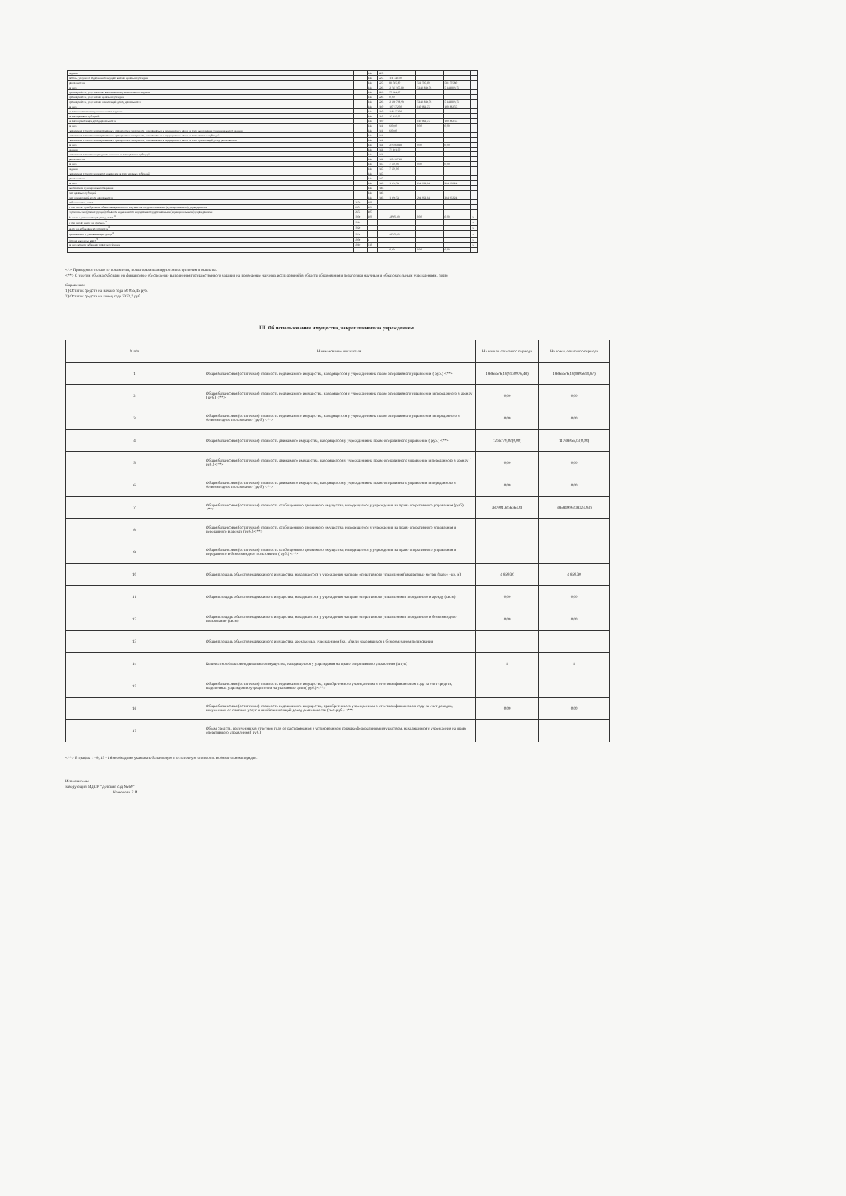| задания | | 244 | 225 | | | | |
| работы, услуги по содержанию имущества счет целевых субсидий | | 244 | 225 | 151 341,00 | | | |
| деятельности | | 244 | 225 | 81 505,80 | 581 505,80 | 581 505,80 | |
| из них: | | 244 | 226 | 2 747 375,80 | 5 141 813,76 | 5 141 813,76 | |
| прочие работы, услуги за счет выполнения муниципального задания | | 244 | 226 | 77 604,87 | | | |
| прочие работы, услуги счет целевых субсидий | | 244 | 226 | 0,00 | | | |
| прочие работы, услуги счет приносящей доход деятельности | | 244 | 226 | 2 669 768,93 | 5 141 813,76 | 5 141 813,76 | |
| из них: | | 244 | 310 | 167 572,00 | 160 882,55 | 160 882,55 | |
| за счет выполнения муниципального задания | | 244 | 310 | 148 452,00 | | | |
| за счет целевых субсидий | | 244 | 310 | 19 120,00 | | | |
| за счет приносящей доход деятельности | | 244 | 310 | | 160 882,55 | 160 882,55 | |
| из них: | | 244 | 341 | 660,00 | 0,00 | 0,00 | |
| увеличение стоимости лекарственных препаратов и материалов, применяемых в медицинских целях за счет выполнения муниципального задания | | 244 | 341 | 660,00 | | | |
| увеличение стоимости лекарственных препаратов и материалов, применяемых в медицинских целях за счет целевых субсидий | | 244 | 341 | | | | |
| увеличение стоимости лекарственных препаратов и материалов, применяемых в медицинских целях за счет приносящей доход деятельности | | 244 | 341 | | | | |
| из них: | | 244 | 342 | 233 668,28 | 0,00 | 0,00 | |
| задания | | 244 | 342 | 73 101,00 | | | |
| увеличение стоимости продуктов питания за счет целевых субсидий | | 244 | 342 | | | | |
| деятельности | | 244 | 342 | 160 567,28 | | | |
| из них: | | 244 | 345 | 7 507,00 | 0,00 | 0,00 | |
| задания | | 244 | 345 | 7 507,00 | | | |
| увеличение стоимости мягкого инвентаря за счет целевых субсидий | | 244 | 345 | | | | |
| деятельности | | 244 | 345 | | | | |
| из них: | | 244 | 346 | 1 339,54 | 204 662,24 | 204 662,24 | |
| выполнения муниципального задания | | 244 | 346 | | | | |
| счет целевых субсидий | | 244 | 346 | | | | |
| счет приносящей доход деятельности | | 244 | 346 | 1 339,54 | 204 662,24 | 204 662,24 | |
| собственность, всего | 2650 | 400 | | | | | |
| в том числе: приобретение объектов недвижимого имущества государственными (муниципальными) учреждениями | 2651 | 406 | | | | | |
| строительство (реконструкция) объектов недвижимого имущества государственными (муниципальными) учреждениями | 2652 | 407 | | | | | |
| Выплаты, уменьшающие доход, всего <sup>8</sup> | 3000 | 100 | | -8 996,00 | 0,00 | 0,00 | x |
| в том числе: налог на прибыль <sup>8</sup> | 3010 | | | | | | x |
| налог на добавленную стоимость <sup>8</sup> | 3020 | | | | | | x |
| прочие налоги, уменьшающие доход <sup>8</sup> | 3030 | | | -8 996,00 | | | x |
| Прочие выплаты, всего <sup>9</sup> | 4000 | x | | | | | x |
| из них: возврат в бюджет средств субсидии | 4010 | 610 | | | | | x |
| | | | | 0,00 | 0,00 | 0,00 | |
<*> Приводятся только те показатели, по которым планируются поступления и выплаты.
<**> С учетом объема субсидии на финансовое обеспечение выполнения государственного задания на проведение научных исследований в области образования и педагогики научным и образовательным учреждениям, подве
Справочно:
1) Остаток средств на начало года 50 055,45 руб.
2) Остаток средств на конец года 3322,7 руб.
III. Об использовании имущества, закрепленного за учреждением
| N п/п | Наименование показателя | На начало отчетного периода | На конец отчетного периода |
| --- | --- | --- | --- |
| 1 | Общая балансовая (остаточная) стоимость недвижимого имущества, находящегося у учреждения на праве оперативного управления ( руб.) <**> | 18866576,18(9130976,48) | 18866576,18(8895618,87) |
| 2 | Общая балансовая (остаточная) стоимость недвижимого имущества, находящегося у учреждения на праве оперативного управления и переданного в аренду ( руб.) <**> | 0,00 | 0,00 |
| 3 | Общая балансовая (остаточная) стоимость недвижимого имущества, находящегося у учреждения на праве оперативного управления и переданного в безвозмездное пользование ( руб.) <**> | 0,00 | 0,00 |
| 4 | Общая балансовая (остаточная) стоимость движимого имущества, находящегося у учреждения на праве оперативного управления ( руб.) <**> | 1256779,02(0,00) | 11738956,23(0,00) |
| 5 | Общая балансовая (остаточная) стоимость движимого имущества, находящегося у учреждения на праве оперативного управления и переданного в аренду ( руб.) <**> | 0,00 | 0,00 |
| 6 | Общая балансовая (остаточная) стоимость движимого имущества, находящегося у учреждения на праве оперативного управления и переданного в безвозмездное пользование ( руб.) <**> | 0,00 | 0,00 |
| 7 | Общая балансовая (остаточная) стоимость особо ценного движимого имущества, находящегося у учреждения на праве оперативного управления (руб.) <**> | 387901,6(56364,0) | 385849,94(38324,93) |
| 8 | Общая балансовая (остаточная) стоимость особо ценного движимого имущества, находящегося у учреждения на праве оперативного управления и переданного в аренду (руб.) <**> | | |
| 9 | Общая балансовая (остаточная) стоимость особо ценного движимого имущества, находящегося у учреждения на праве оперативного управления и переданного в безвозмездное пользование ( руб.) <**> | | |
| 10 | Общая площадь объектов недвижимого имущества, находящегося у учреждения на праве оперативного управления (квадратные метры (далее - кв. м) | 4 859,30 | 4 859,30 |
| 11 | Общая площадь объектов недвижимого имущества, находящегося у учреждения на праве оперативного управления и переданного в аренду (кв. м) | 0,00 | 0,00 |
| 12 | Общая площадь объектов недвижимого имущества, находящегося у учреждения на праве оперативного управления и переданного в безвозмездное пользование (кв. м) | 0,00 | 0,00 |
| 13 | Общая площадь объектов недвижимого имущества, арендуемых учреждением (кв. м) или находящихся в безвозмездном пользовании | | |
| 14 | Количество объектов недвижимого имущества, находящегося у учреждения на праве оперативного управления (штук) | 1 | 1 |
| 15 | Общая балансовая (остаточная) стоимость недвижимого имущества, приобретенного учреждением в отчетном финансовом году за счет средств, выделенных учреждению учредителем на указанные цели ( руб.) <**> | | |
| 16 | Общая балансовая (остаточная) стоимость недвижимого имущества, приобретенного учреждением в отчетном финансовом году за счет доходов, полученных от платных услуг и иной приносящей доход деятельности (тыс. руб.) <**> | 0,00 | 0,00 |
| 17 | Объем средств, полученных в отчетном году от распоряжения в установленном порядке федеральным имуществом, находящимся у учреждения на праве оперативного управления ( руб.) | | |
<**> В графах 1 - 9, 15 - 16 необходимо указывать балансовую и остаточную стоимость в обязательном порядке.
Исполнитель:
заведующий МДОУ "Детский сад № 69"
Конюхова Е.И.